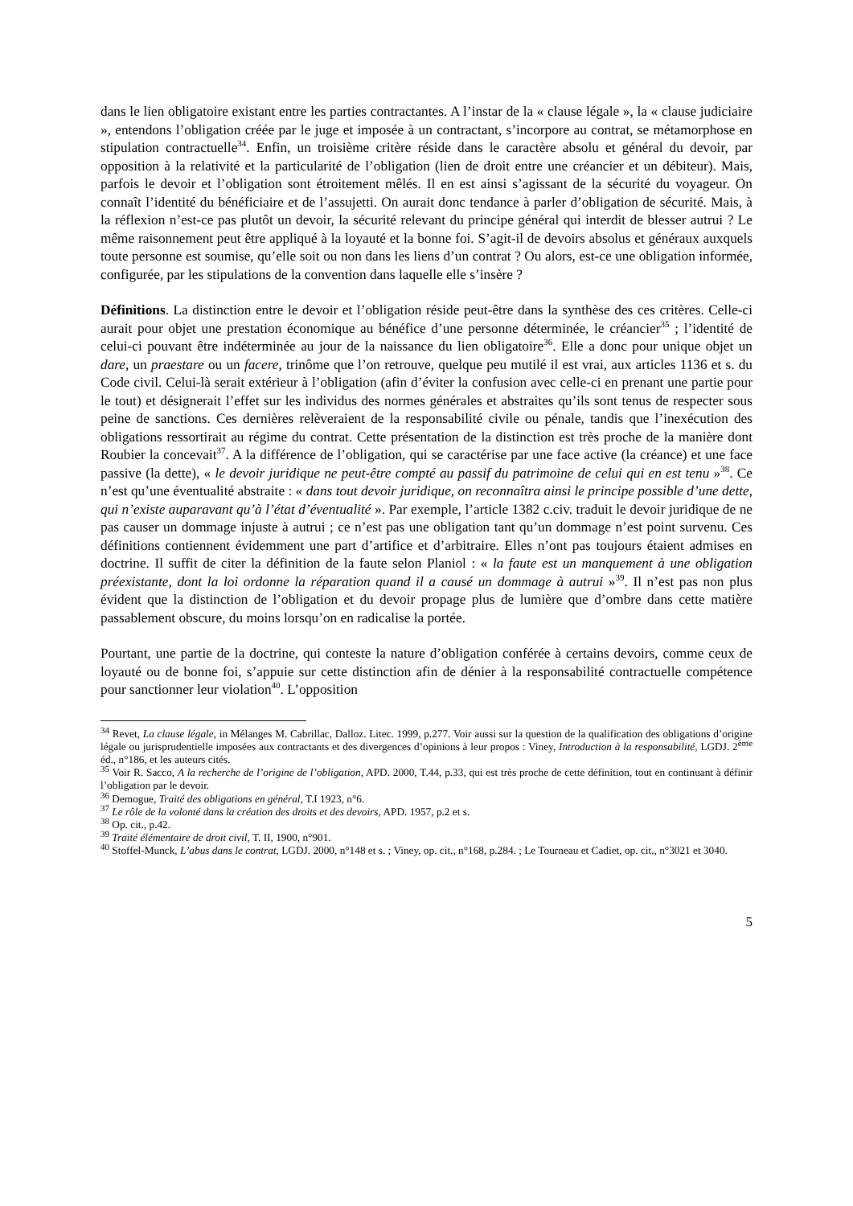dans le lien obligatoire existant entre les parties contractantes. A l’instar de la « clause légale », la « clause judiciaire », entendons l’obligation créée par le juge et imposée à un contractant, s’incorpore au contrat, se métamorphose en stipulation contractuelle<sup>34</sup>. Enfin, un troisième critère réside dans le caractère absolu et général du devoir, par opposition à la relativité et la particularité de l’obligation (lien de droit entre une créancier et un débiteur). Mais, parfois le devoir et l’obligation sont étroitement mêlés. Il en est ainsi s’agissant de la sécurité du voyageur. On connaît l’identité du bénéficiaire et de l’assujetti. On aurait donc tendance à parler d’obligation de sécurité. Mais, à la réflexion n’est-ce pas plutôt un devoir, la sécurité relevant du principe général qui interdit de blesser autrui ? Le même raisonnement peut être appliqué à la loyauté et la bonne foi. S’agit-il de devoirs absolus et généraux auxquels toute personne est soumise, qu’elle soit ou non dans les liens d’un contrat ? Ou alors, est-ce une obligation informée, configurée, par les stipulations de la convention dans laquelle elle s’insère ?
Définitions. La distinction entre le devoir et l’obligation réside peut-être dans la synthèse des ces critères. Celle-ci aurait pour objet une prestation économique au bénéfice d’une personne déterminée, le créancier<sup>35</sup> ; l’identité de celui-ci pouvant être indéterminée au jour de la naissance du lien obligatoire<sup>36</sup>. Elle a donc pour unique objet un dare, un praestare ou un facere, trinôme que l’on retrouve, quelque peu mutilé il est vrai, aux articles 1136 et s. du Code civil. Celui-là serait extérieur à l’obligation (afin d’éviter la confusion avec celle-ci en prenant une partie pour le tout) et désignerait l’effet sur les individus des normes générales et abstraites qu’ils sont tenus de respecter sous peine de sanctions. Ces dernières relèveraient de la responsabilité civile ou pénale, tandis que l’inexécution des obligations ressortirait au régime du contrat. Cette présentation de la distinction est très proche de la manière dont Roubier la concevait<sup>37</sup>. A la différence de l’obligation, qui se caractérise par une face active (la créance) et une face passive (la dette), « le devoir juridique ne peut-être compté au passif du patrimoine de celui qui en est tenu »<sup>38</sup>. Ce n’est qu’une éventualité abstraite : « dans tout devoir juridique, on reconnaîtra ainsi le principe possible d’une dette, qui n’existe auparavant qu’à l’état d’éventualité ». Par exemple, l’article 1382 c.civ. traduit le devoir juridique de ne pas causer un dommage injuste à autrui ; ce n’est pas une obligation tant qu’un dommage n’est point survenu. Ces définitions contiennent évidemment une part d’artifice et d’arbitraire. Elles n’ont pas toujours étaient admises en doctrine. Il suffit de citer la définition de la faute selon Planiol : « la faute est un manquement à une obligation préexistante, dont la loi ordonne la réparation quand il a causé un dommage à autrui »<sup>39</sup>. Il n’est pas non plus évident que la distinction de l’obligation et du devoir propage plus de lumière que d’ombre dans cette matière passablement obscure, du moins lorsqu’on en radicalise la portée.
Pourtant, une partie de la doctrine, qui conteste la nature d’obligation conférée à certains devoirs, comme ceux de loyauté ou de bonne foi, s’appuie sur cette distinction afin de dénier à la responsabilité contractuelle compétence pour sanctionner leur violation<sup>40</sup>. L’opposition
<sup>34</sup> Revet, La clause légale, in Mélanges M. Cabrillac, Dalloz. Litec. 1999, p.277. Voir aussi sur la question de la qualification des obligations d’origine légale ou jurisprudentielle imposées aux contractants et des divergences d’opinions à leur propos : Viney, Introduction à la responsabilité, LGDJ. 2<sup>ème</sup> éd., n°186, et les auteurs cités.
<sup>35</sup> Voir R. Sacco, A la recherche de l’origine de l’obligation, APD. 2000, T.44, p.33, qui est très proche de cette définition, tout en continuant à définir l’obligation par le devoir.
<sup>36</sup> Demogue, Traité des obligations en général, T.I 1923, n°6.
<sup>37</sup> Le rôle de la volonté dans la création des droits et des devoirs, APD. 1957, p.2 et s.
<sup>38</sup> Op. cit., p.42.
<sup>39</sup> Traité élémentaire de droit civil, T. II, 1900, n°901.
<sup>40</sup> Stoffel-Munck, L’abus dans le contrat, LGDJ. 2000, n°148 et s. ; Viney, op. cit., n°168, p.284. ; Le Tourneau et Cadiet, op. cit., n°3021 et 3040.
5